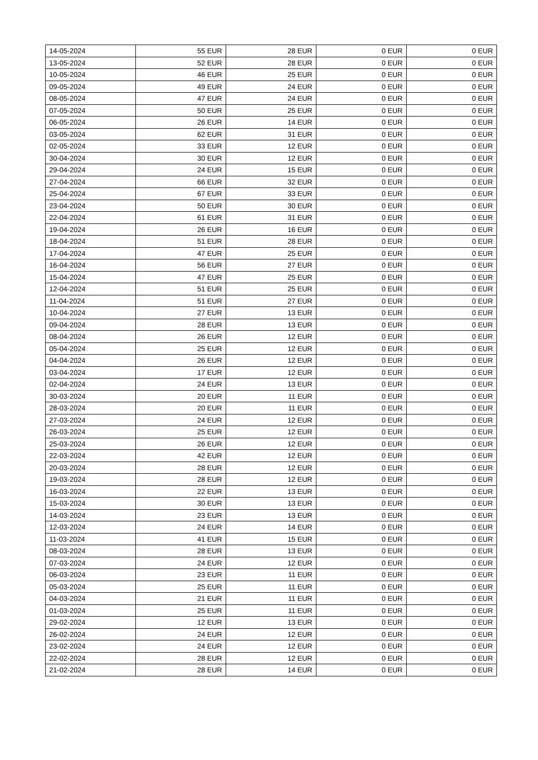| 14-05-2024 | 55 EUR | 28 EUR | 0 EUR | 0 EUR |
| 13-05-2024 | 52 EUR | 28 EUR | 0 EUR | 0 EUR |
| 10-05-2024 | 46 EUR | 25 EUR | 0 EUR | 0 EUR |
| 09-05-2024 | 49 EUR | 24 EUR | 0 EUR | 0 EUR |
| 08-05-2024 | 47 EUR | 24 EUR | 0 EUR | 0 EUR |
| 07-05-2024 | 50 EUR | 25 EUR | 0 EUR | 0 EUR |
| 06-05-2024 | 26 EUR | 14 EUR | 0 EUR | 0 EUR |
| 03-05-2024 | 62 EUR | 31 EUR | 0 EUR | 0 EUR |
| 02-05-2024 | 33 EUR | 12 EUR | 0 EUR | 0 EUR |
| 30-04-2024 | 30 EUR | 12 EUR | 0 EUR | 0 EUR |
| 29-04-2024 | 24 EUR | 15 EUR | 0 EUR | 0 EUR |
| 27-04-2024 | 66 EUR | 32 EUR | 0 EUR | 0 EUR |
| 25-04-2024 | 67 EUR | 33 EUR | 0 EUR | 0 EUR |
| 23-04-2024 | 50 EUR | 30 EUR | 0 EUR | 0 EUR |
| 22-04-2024 | 61 EUR | 31 EUR | 0 EUR | 0 EUR |
| 19-04-2024 | 26 EUR | 16 EUR | 0 EUR | 0 EUR |
| 18-04-2024 | 51 EUR | 28 EUR | 0 EUR | 0 EUR |
| 17-04-2024 | 47 EUR | 25 EUR | 0 EUR | 0 EUR |
| 16-04-2024 | 56 EUR | 27 EUR | 0 EUR | 0 EUR |
| 15-04-2024 | 47 EUR | 25 EUR | 0 EUR | 0 EUR |
| 12-04-2024 | 51 EUR | 25 EUR | 0 EUR | 0 EUR |
| 11-04-2024 | 51 EUR | 27 EUR | 0 EUR | 0 EUR |
| 10-04-2024 | 27 EUR | 13 EUR | 0 EUR | 0 EUR |
| 09-04-2024 | 28 EUR | 13 EUR | 0 EUR | 0 EUR |
| 08-04-2024 | 26 EUR | 12 EUR | 0 EUR | 0 EUR |
| 05-04-2024 | 25 EUR | 12 EUR | 0 EUR | 0 EUR |
| 04-04-2024 | 26 EUR | 12 EUR | 0 EUR | 0 EUR |
| 03-04-2024 | 17 EUR | 12 EUR | 0 EUR | 0 EUR |
| 02-04-2024 | 24 EUR | 13 EUR | 0 EUR | 0 EUR |
| 30-03-2024 | 20 EUR | 11 EUR | 0 EUR | 0 EUR |
| 28-03-2024 | 20 EUR | 11 EUR | 0 EUR | 0 EUR |
| 27-03-2024 | 24 EUR | 12 EUR | 0 EUR | 0 EUR |
| 26-03-2024 | 25 EUR | 12 EUR | 0 EUR | 0 EUR |
| 25-03-2024 | 26 EUR | 12 EUR | 0 EUR | 0 EUR |
| 22-03-2024 | 42 EUR | 12 EUR | 0 EUR | 0 EUR |
| 20-03-2024 | 28 EUR | 12 EUR | 0 EUR | 0 EUR |
| 19-03-2024 | 28 EUR | 12 EUR | 0 EUR | 0 EUR |
| 16-03-2024 | 22 EUR | 13 EUR | 0 EUR | 0 EUR |
| 15-03-2024 | 30 EUR | 13 EUR | 0 EUR | 0 EUR |
| 14-03-2024 | 23 EUR | 13 EUR | 0 EUR | 0 EUR |
| 12-03-2024 | 24 EUR | 14 EUR | 0 EUR | 0 EUR |
| 11-03-2024 | 41 EUR | 15 EUR | 0 EUR | 0 EUR |
| 08-03-2024 | 28 EUR | 13 EUR | 0 EUR | 0 EUR |
| 07-03-2024 | 24 EUR | 12 EUR | 0 EUR | 0 EUR |
| 06-03-2024 | 23 EUR | 11 EUR | 0 EUR | 0 EUR |
| 05-03-2024 | 25 EUR | 11 EUR | 0 EUR | 0 EUR |
| 04-03-2024 | 21 EUR | 11 EUR | 0 EUR | 0 EUR |
| 01-03-2024 | 25 EUR | 11 EUR | 0 EUR | 0 EUR |
| 29-02-2024 | 12 EUR | 13 EUR | 0 EUR | 0 EUR |
| 26-02-2024 | 24 EUR | 12 EUR | 0 EUR | 0 EUR |
| 23-02-2024 | 24 EUR | 12 EUR | 0 EUR | 0 EUR |
| 22-02-2024 | 28 EUR | 12 EUR | 0 EUR | 0 EUR |
| 21-02-2024 | 28 EUR | 14 EUR | 0 EUR | 0 EUR |